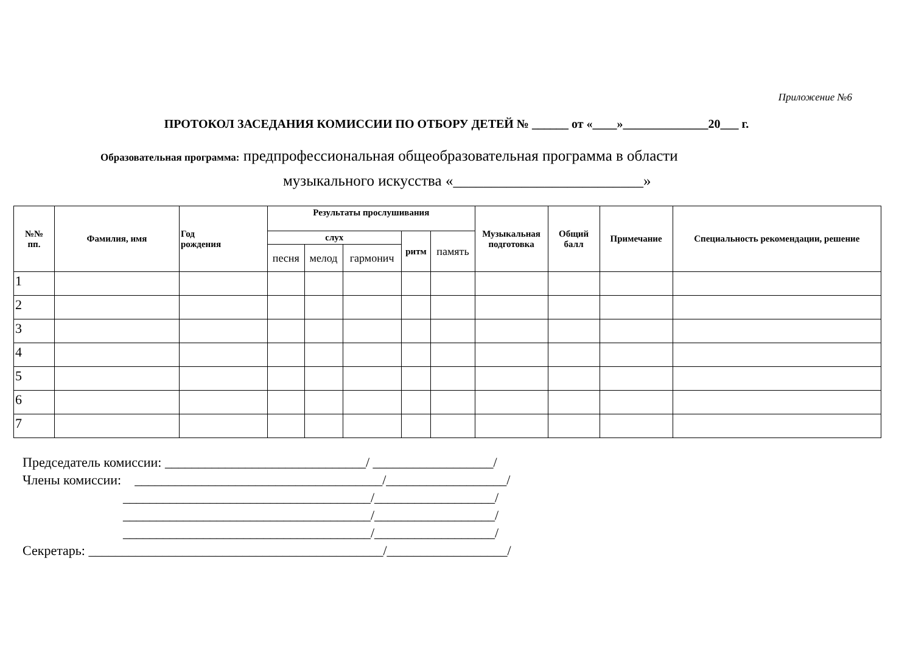Приложение №6
ПРОТОКОЛ ЗАСЕДАНИЯ КОМИССИИ ПО ОТБОРУ ДЕТЕЙ № ______ от «____»______________20___ г.
Образовательная программа: предпрофессиональная общеобразовательная программа в области
музыкального искусства «_________________________»
| №№ пп. | Фамилия, имя | Год рождения | Результаты прослушивания | | | | | Музыкальная подготовка | Общий балл | Примечание | Специальность рекомендации, решение |
| --- | --- | --- | --- | --- | --- | --- | --- | --- | --- | --- | --- |
| | | | слух | | | ритм | память | | | | |
| | | | песня | мелод | гармонич | | | | | | |
| 1 | | | | | | | | | | | |
| 2 | | | | | | | | | | | |
| 3 | | | | | | | | | | | |
| 4 | | | | | | | | | | | |
| 5 | | | | | | | | | | | |
| 6 | | | | | | | | | | | |
| 7 | | | | | | | | | | | |
Председатель комиссии: ______________________________/ __________________/
Члены комиссии: _____________________________________/__________________/
_____________________________________/__________________/
_____________________________________/__________________/
_____________________________________/__________________/
Секретарь: ____________________________________________/__________________/